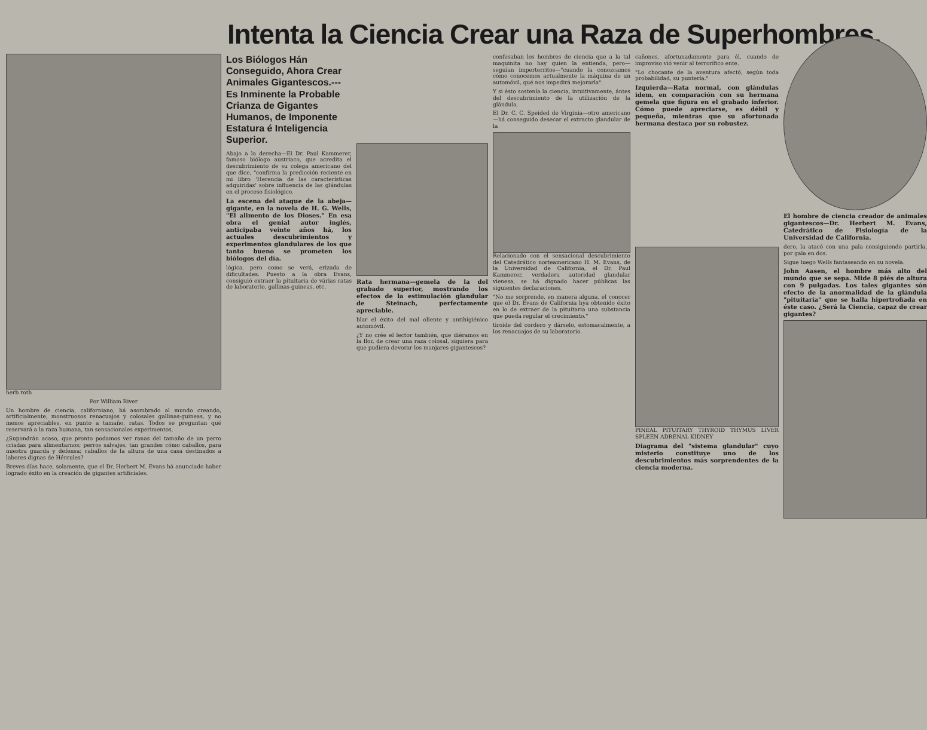Intenta la Ciencia Crear una Raza de Superhombres.
herb roth
Por William River
Un hombre de ciencia, californiano, há asombrado al mundo creando, artificialmente, monstruosos renacuajos y colosales gallinas-guineas, y no menos apreciables, en punto a tamaño, ratas. Todos se preguntan qué reservará a la raza humana, tan sensacionales experimentos.
¿Supondrán acaso, que pronto podamos ver ranas del tamaño de un perro criadas para alimentarnos; perros salvajes, tan grandes cómo caballos, para nuestra guarda y defensa; caballos de la altura de una casa destinados a labores dignas de Hércules?
Breves días hace, solamente, que el Dr. Herbert M. Evans há anunciado haber logrado éxito en la creación de gigantes artificiales.
Los Biólogos Hán Conseguido, Ahora Crear Animales Gigantescos.---Es Inminente la Probable Crianza de Gigantes Humanos, de Imponente Estatura é Inteligencia Superior.
Abajo a la derecha—El Dr. Paul Kammerer, famoso biólogo austriaco, que acredita el descubrimiento de su colega americano del que dice, "confirma la predicción reciente en mi libro 'Herencia de las características adquiridas' sobre influencia de las glándulas en el proceso fisiológico.
La escena del ataque de la abeja—gigante, en la novela de H. G. Wells, "El alimento de los Dioses." En esa obra el genial autor inglés, anticipaba veinte años há, los actuales descubrimientos y experimentos glandulares de los que tanto bueno se prometen los biólogos del día.
lógica, pero como se verá, erizada de dificultades. Puesto a la obra Evans, consiguió extraer la pituitaria de várias ratas de laboratorio, gallinas-guineas, etc.
Rata hermana—gemela de la del grabado superior, mostrando los efectos de la estimulación glandular de Steinach, perfectamente apreciable.
blar el éxito del mal oliente y antihigiénico automóvil.
¿Y no crée el lector también, que diéramos en la flor, de crear una raza colosal, siquiera para que pudiera devorar los manjares gigantescos?
confesaban los hombres de ciencia que a la tal maquinita no hay quien la entienda, pero—seguían imperterritos—"cuando la conozcamos cómo conocemos actualmente la máquina de un automóvil, qué nos impedirá mejorarla".
Y si ésto sostenía la ciencia, intuitivamente, ántes del descubrimiento de la utilización de la glándula.
El Dr. C. C. Speided de Virginia—otro americano—há conseguido desecar el extracto glandular de la
Relacionado con el sensacional descubrimiento del Catedrático norteamericano H. M. Evans, de la Universidad de California, el Dr. Paul Kammerer, verdadera autoridad glandular vienesa, se há dignado hacer públicas las siguientes declaraciones.
"No me sorprende, en manera alguna, el conocer que el Dr. Evans de California hya obtenido éxito en lo de extraer de la pituitaria una substancia que pueda regular el crecimiento."
tiroide del cordero y dárselo, estomacalmente, a los renacuajos de su laboratorio.
cañones, afortunadamente para él, cuando de improviso vió venir al terrorífico ente.
"Lo chocante de la aventura afectó, según toda probabilidad, su puntería."
Izquierda—Rata normal, con glándulas idem, en comparación con su hermana gemela que figura en el grabado inferior. Cómo puede apreciarse, es débil y pequeña, mientras que su afortunada hermana destaca por su robustez.
PINEAL PITUITARY THYROID THYMUS LIVER SPLEEN ADRENAL KIDNEY
Diagrama del "sistema glandular" cuyo misterio constituye uno de los descubrimientos más sorprendentes de la ciencia moderna.
El hombre de ciencia creador de animales gigantescos—Dr. Herbert M. Evans, Catedrático de Fisiología de la Universidad de California.
dero, la atacó con una pala consiguiendo partirla, por gala en dos.
Sigue luego Wells fantaseando en su novela.
John Aasen, el hombre más alto del mundo que se sepa. Mide 8 piés de altura con 9 pulgadas. Los tales gigantes són efecto de la anormalidad de la glándula "pituitaria" que se halla hipertrofiada en éste caso. ¿Será la Ciencia, capaz de crear gigantes?